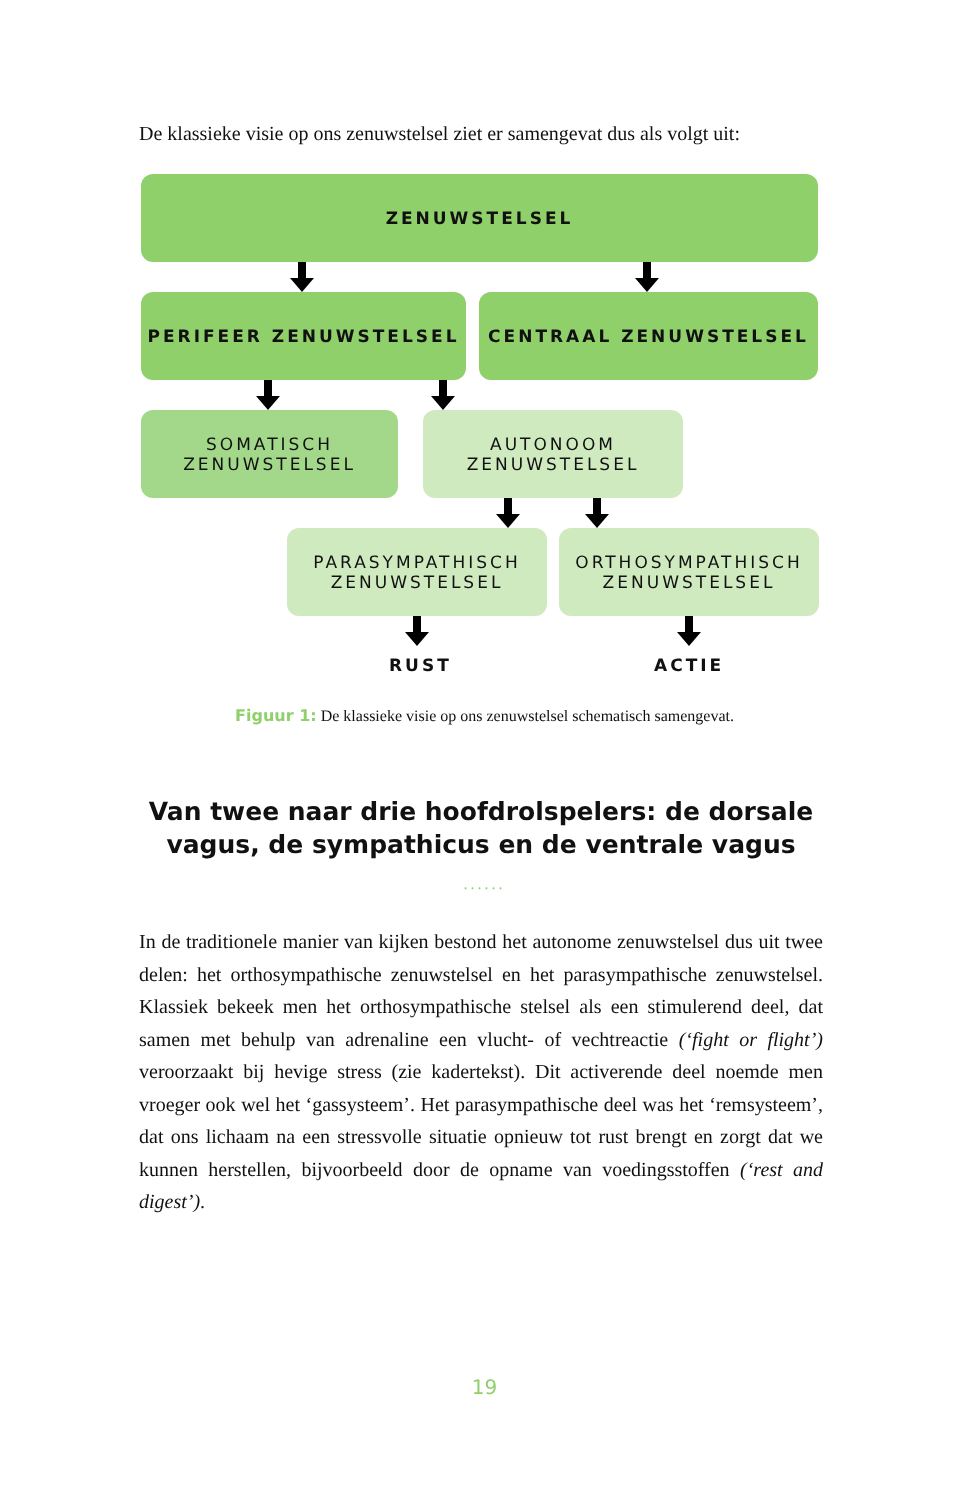De klassieke visie op ons zenuwstelsel ziet er samengevat dus als volgt uit:
ZENUWSTELSEL
PERIFEER ZENUWSTELSEL CENTRAAL ZENUWSTELSEL
SOMATISCH
ZENUWSTELSEL
AUTONOOM
ZENUWSTELSEL
PARASYMPATHISCH
ZENUWSTELSEL
ORTHOSYMPATHISCH
ZENUWSTELSEL
RUST ACTIE
Figuur 1: De klassieke visie op ons zenuwstelsel schematisch samengevat.
Van twee naar drie hoofdrolspelers: de dorsale vagus, de sympathicus en de ventrale vagus
......
In de traditionele manier van kijken bestond het autonome zenuwstelsel dus uit twee delen: het orthosympathische zenuwstelsel en het parasym­pathische zenuwstelsel. Klassiek bekeek men het orthosympathische stelsel als een stimulerend deel, dat samen met behulp van adrenaline een vlucht- of vechtreactie (‘fight or flight’) veroorzaakt bij hevige stress (zie kadertekst). Dit activerende deel noemde men vroeger ook wel het ‘gassysteem’. Het parasympathische deel was het ‘remsysteem’, dat ons lichaam na een stressvolle situatie opnieuw tot rust brengt en zorgt dat we kunnen herstellen, bijvoorbeeld door de opname van voedingsstoffen (‘rest and digest’).
19